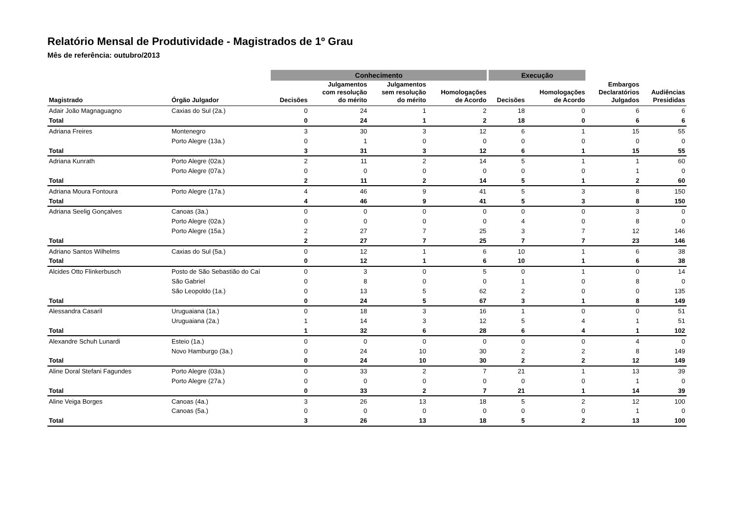Relatório Mensal de Produtividade - Magistrados de 1º Grau
Mês de referência: outubro/2013
| | | Conhecimento | | | | Execução | | | |
| Magistrado | Órgão Julgador | Decisões | Julgamentos com resolução do mérito | Julgamentos sem resolução do mérito | Homologações de Acordo | Decisões | Homologações de Acordo | Embargos Declaratórios Julgados | Audiências Presididas |
| Adair João Magnaguagno | Caxias do Sul (2a.) | 0 | 24 | 1 | 2 | 18 | 0 | 6 | 6 |
| Total | | 0 | 24 | 1 | 2 | 18 | 0 | 6 | 6 |
| Adriana Freires | Montenegro | 3 | 30 | 3 | 12 | 6 | 1 | 15 | 55 |
| | Porto Alegre (13a.) | 0 | 1 | 0 | 0 | 0 | 0 | 0 | 0 |
| Total | | 3 | 31 | 3 | 12 | 6 | 1 | 15 | 55 |
| Adriana Kunrath | Porto Alegre (02a.) | 2 | 11 | 2 | 14 | 5 | 1 | 1 | 60 |
| | Porto Alegre (07a.) | 0 | 0 | 0 | 0 | 0 | 0 | 1 | 0 |
| Total | | 2 | 11 | 2 | 14 | 5 | 1 | 2 | 60 |
| Adriana Moura Fontoura | Porto Alegre (17a.) | 4 | 46 | 9 | 41 | 5 | 3 | 8 | 150 |
| Total | | 4 | 46 | 9 | 41 | 5 | 3 | 8 | 150 |
| Adriana Seelig Gonçalves | Canoas (3a.) | 0 | 0 | 0 | 0 | 0 | 0 | 3 | 0 |
| | Porto Alegre (02a.) | 0 | 0 | 0 | 0 | 4 | 0 | 8 | 0 |
| | Porto Alegre (15a.) | 2 | 27 | 7 | 25 | 3 | 7 | 12 | 146 |
| Total | | 2 | 27 | 7 | 25 | 7 | 7 | 23 | 146 |
| Adriano Santos Wilhelms | Caxias do Sul (5a.) | 0 | 12 | 1 | 6 | 10 | 1 | 6 | 38 |
| Total | | 0 | 12 | 1 | 6 | 10 | 1 | 6 | 38 |
| Alcides Otto Flinkerbusch | Posto de São Sebastião do Caí | 0 | 3 | 0 | 5 | 0 | 1 | 0 | 14 |
| | São Gabriel | 0 | 8 | 0 | 0 | 1 | 0 | 8 | 0 |
| | São Leopoldo (1a.) | 0 | 13 | 5 | 62 | 2 | 0 | 0 | 135 |
| Total | | 0 | 24 | 5 | 67 | 3 | 1 | 8 | 149 |
| Alessandra Casaril | Uruguaiana (1a.) | 0 | 18 | 3 | 16 | 1 | 0 | 0 | 51 |
| | Uruguaiana (2a.) | 1 | 14 | 3 | 12 | 5 | 4 | 1 | 51 |
| Total | | 1 | 32 | 6 | 28 | 6 | 4 | 1 | 102 |
| Alexandre Schuh Lunardi | Esteio (1a.) | 0 | 0 | 0 | 0 | 0 | 0 | 4 | 0 |
| | Novo Hamburgo (3a.) | 0 | 24 | 10 | 30 | 2 | 2 | 8 | 149 |
| Total | | 0 | 24 | 10 | 30 | 2 | 2 | 12 | 149 |
| Aline Doral Stefani Fagundes | Porto Alegre (03a.) | 0 | 33 | 2 | 7 | 21 | 1 | 13 | 39 |
| | Porto Alegre (27a.) | 0 | 0 | 0 | 0 | 0 | 0 | 1 | 0 |
| Total | | 0 | 33 | 2 | 7 | 21 | 1 | 14 | 39 |
| Aline Veiga Borges | Canoas (4a.) | 3 | 26 | 13 | 18 | 5 | 2 | 12 | 100 |
| | Canoas (5a.) | 0 | 0 | 0 | 0 | 0 | 0 | 1 | 0 |
| Total | | 3 | 26 | 13 | 18 | 5 | 2 | 13 | 100 |